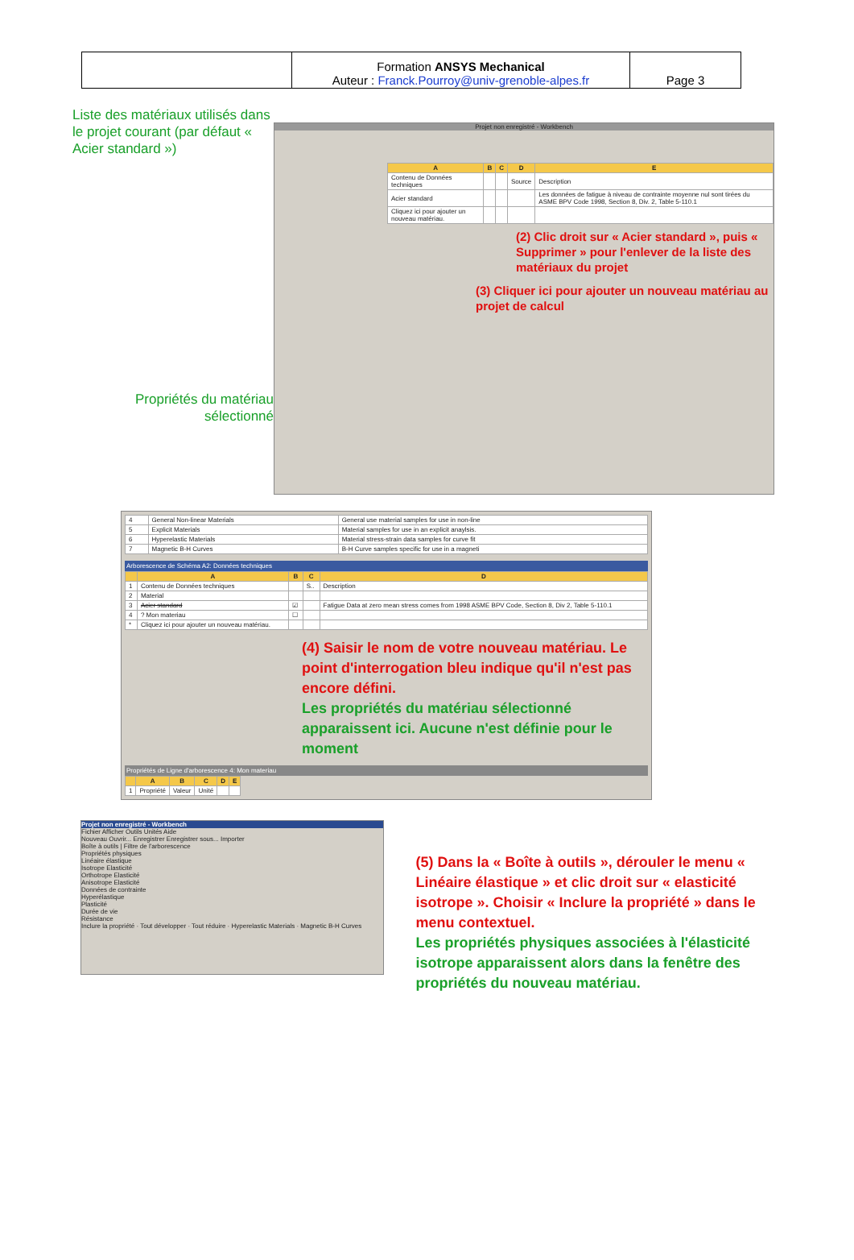| | Formation ANSYS Mechanical Auteur : Franck.Pourroy@univ-grenoble-alpes.fr | Page 3 |
Liste des matériaux utilisés dans le projet courant (par défaut « Acier standard »)
Propriétés du matériau sélectionné
Projet non enregistré - Workbench
| A | B | C | D | E |
| --- | --- | --- | --- | --- |
| Contenu de Données techniques | | | Source | Description |
| Acier standard | | | | Les données de fatigue à niveau de contrainte moyenne nul sont tirées du ASME BPV Code 1998, Section 8, Div. 2, Table 5-110.1 |
| Cliquez ici pour ajouter un nouveau matériau. | | | | |
(2) Clic droit sur « Acier standard », puis « Supprimer » pour l'enlever de la liste des matériaux du projet
(3) Cliquer ici pour ajouter un nouveau matériau au projet de calcul
| 4 | General Non-linear Materials | General use material samples for use in non-line |
| 5 | Explicit Materials | Material samples for use in an explicit anaylsis. |
| 6 | Hyperelastic Materials | Material stress-strain data samples for curve fit |
| 7 | Magnetic B-H Curves | B-H Curve samples specific for use in a magneti |
Arborescence de Schéma A2: Données techniques
| | A | B | C | D |
| --- | --- | --- | --- | --- |
| 1 | Contenu de Données techniques | | S.. | Description |
| 2 | Material | | | |
| 3 | Acier standard | ☑ | | Fatigue Data at zero mean stress comes from 1998 ASME BPV Code, Section 8, Div 2, Table 5-110.1 |
| 4 | ? Mon materiau | ☐ | | |
| * | Cliquez ici pour ajouter un nouveau matériau. | | | |
(4) Saisir le nom de votre nouveau matériau. Le point d'interrogation bleu indique qu'il n'est pas encore défini.
Les propriétés du matériau sélectionné apparaissent ici. Aucune n'est définie pour le moment
Propriétés de Ligne d'arborescence 4: Mon materiau
| | A | B | C | D | E |
| --- | --- | --- | --- | --- | --- |
| 1 | Propriété | Valeur | Unité | | |
Projet non enregistré - Workbench
Fichier Afficher Outils Unités Aide
Nouveau Ouvrir... Enregistrer Enregistrer sous... Importer
Boîte à outils | Filtre de l'arborescence
Propriétés physiques
Linéaire élastique
Isotrope Elasticité
Orthotrope Elasticité
Anisotrope Elasticité
Données de contrainte
Hyperélastique
Plasticité
Durée de vie
Résistance
Inclure la propriété · Tout développer · Tout réduire · Hyperelastic Materials · Magnetic B-H Curves
(5) Dans la « Boîte à outils », dérouler le menu « Linéaire élastique » et clic droit sur « elasticité isotrope ». Choisir « Inclure la propriété » dans le menu contextuel.
Les propriétés physiques associées à l'élasticité isotrope apparaissent alors dans la fenêtre des propriétés du nouveau matériau.